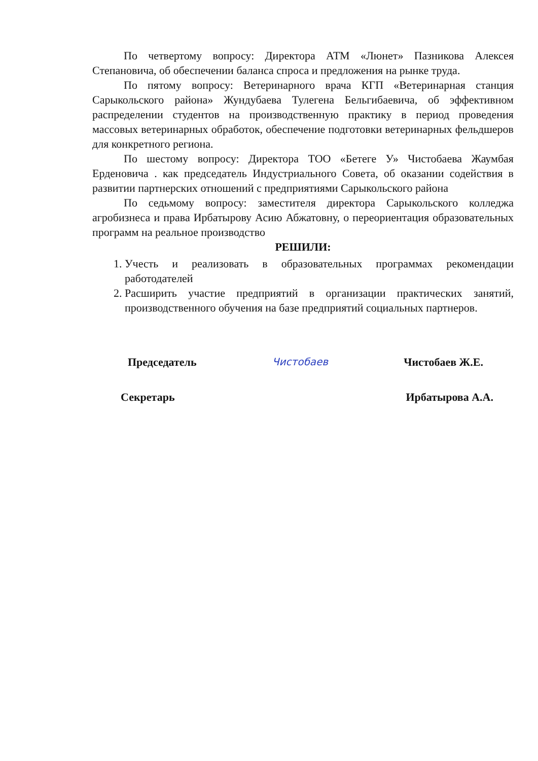По четвертому вопросу: Директора АТМ «Люнет» Пазникова Алексея Степановича, об обеспечении баланса спроса и предложения на рынке труда.
По пятому вопросу: Ветеринарного врача КГП «Ветеринарная станция Сарыкольского района» Жундубаева Тулегена Бельгибаевича, об эффективном распределении студентов на производственную практику в период проведения массовых ветеринарных обработок, обеспечение подготовки ветеринарных фельдшеров для конкретного региона.
По шестому вопросу: Директора ТОО «Бетеге У» Чистобаева Жаумбая Ерденовича . как председатель Индустриального Совета, об оказании содействия в развитии партнерских отношений с предприятиями Сарыкольского района
По седьмому вопросу: заместителя директора Сарыкольского колледжа агробизнеса и права Ирбатырову Асию Абжатовну, о переориентация образовательных программ на реальное производство
РЕШИЛИ:
1. Учесть и реализовать в образовательных программах рекомендации работодателей
2. Расширить участие предприятий в организации практических занятий, производственного обучения на базе предприятий социальных партнеров.
Председатель Чистобаев Чистобаев Ж.Е.
Секретарь Ирбатырова А.А.